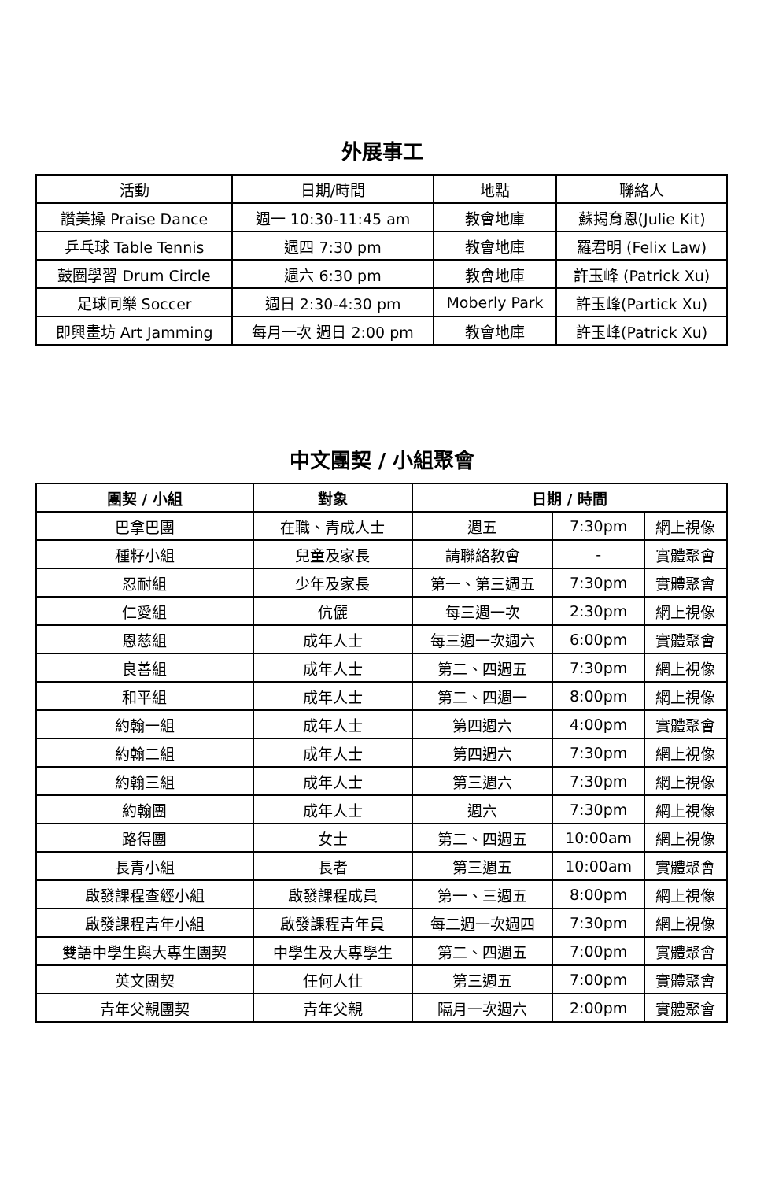外展事工
| 活動 | 日期/時間 | 地點 | 聯絡人 |
| --- | --- | --- | --- |
| 讚美操 Praise Dance | 週一 10:30-11:45 am | 教會地庫 | 蘇揭育恩(Julie Kit) |
| 乒乓球 Table Tennis | 週四 7:30 pm | 教會地庫 | 羅君明 (Felix Law) |
| 鼓圈學習 Drum Circle | 週六 6:30 pm | 教會地庫 | 許玉峰 (Patrick Xu) |
| 足球同樂 Soccer | 週日 2:30-4:30 pm | Moberly Park | 許玉峰(Partick Xu) |
| 即興畫坊 Art Jamming | 每月一次 週日 2:00 pm | 教會地庫 | 許玉峰(Patrick Xu) |
中文團契 / 小組聚會
| 團契 / 小組 | 對象 | 日期 / 時間 | | |
| --- | --- | --- | --- | --- |
| 巴拿巴團 | 在職、青成人士 | 週五 | 7:30pm | 網上視像 |
| 種籽小組 | 兒童及家長 | 請聯絡教會 | - | 實體聚會 |
| 忍耐組 | 少年及家長 | 第一、第三週五 | 7:30pm | 實體聚會 |
| 仁愛組 | 伉儷 | 每三週一次 | 2:30pm | 網上視像 |
| 恩慈組 | 成年人士 | 每三週一次週六 | 6:00pm | 實體聚會 |
| 良善組 | 成年人士 | 第二、四週五 | 7:30pm | 網上視像 |
| 和平組 | 成年人士 | 第二、四週一 | 8:00pm | 網上視像 |
| 約翰一組 | 成年人士 | 第四週六 | 4:00pm | 實體聚會 |
| 約翰二組 | 成年人士 | 第四週六 | 7:30pm | 網上視像 |
| 約翰三組 | 成年人士 | 第三週六 | 7:30pm | 網上視像 |
| 約翰團 | 成年人士 | 週六 | 7:30pm | 網上視像 |
| 路得團 | 女士 | 第二、四週五 | 10:00am | 網上視像 |
| 長青小組 | 長者 | 第三週五 | 10:00am | 實體聚會 |
| 啟發課程查經小組 | 啟發課程成員 | 第一、三週五 | 8:00pm | 網上視像 |
| 啟發課程青年小組 | 啟發課程青年員 | 每二週一次週四 | 7:30pm | 網上視像 |
| 雙語中學生與大專生團契 | 中學生及大專學生 | 第二、四週五 | 7:00pm | 實體聚會 |
| 英文團契 | 任何人仕 | 第三週五 | 7:00pm | 實體聚會 |
| 青年父親團契 | 青年父親 | 隔月一次週六 | 2:00pm | 實體聚會 |